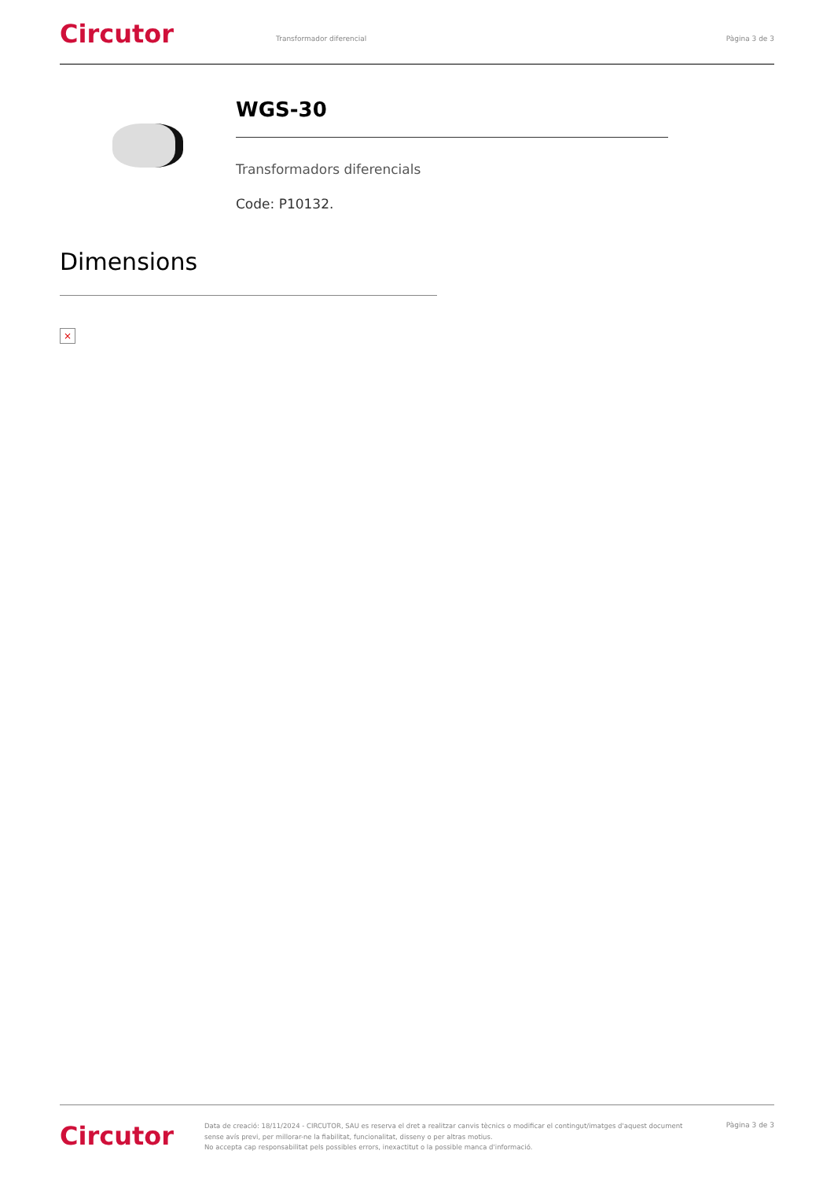Circutor
Transformador diferencial Pàgina 3 de 3
WGS-30
Transformadors diferencials
Code: P10132.
Dimensions
×
Circutor
Data de creació: 18/11/2024 - CIRCUTOR, SAU es reserva el dret a realitzar canvis tècnics o modificar el contingut/imatges d'aquest document sense avís previ, per millorar-ne la fiabilitat, funcionalitat, disseny o per altras motius.
No accepta cap responsabilitat pels possibles errors, inexactitut o la possible manca d'informació.
Pàgina 3 de 3